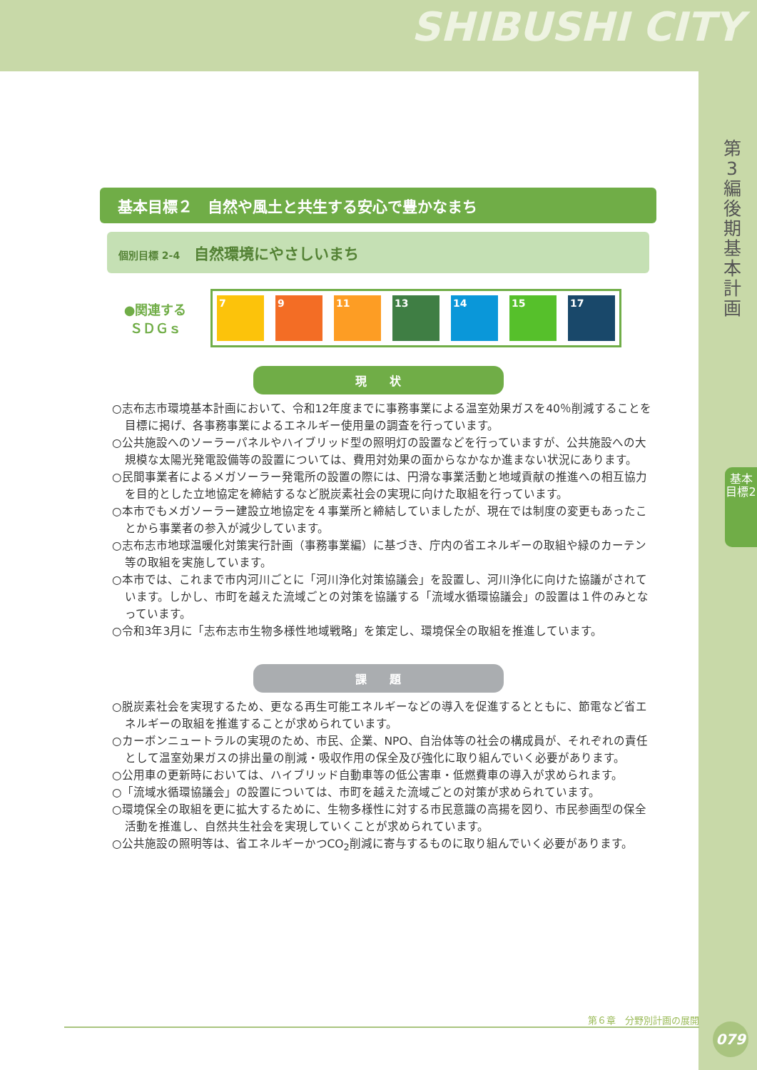SHIBUSHI CITY
第3編 後期基本計画
基本目標2
基本目標２　自然や風土と共生する安心で豊かなまち
個別目標 2-4 自然環境にやさしいまち
●関連する
ＳＤＧｓ
7 9 11 13 14 15 17
現　　状
○志布志市環境基本計画において、令和12年度までに事務事業による温室効果ガスを40％削減することを目標に掲げ、各事務事業によるエネルギー使用量の調査を行っています。
○公共施設へのソーラーパネルやハイブリッド型の照明灯の設置などを行っていますが、公共施設への大規模な太陽光発電設備等の設置については、費用対効果の面からなかなか進まない状況にあります。
○民間事業者によるメガソーラー発電所の設置の際には、円滑な事業活動と地域貢献の推進への相互協力を目的とした立地協定を締結するなど脱炭素社会の実現に向けた取組を行っています。
○本市でもメガソーラー建設立地協定を４事業所と締結していましたが、現在では制度の変更もあったことから事業者の参入が減少しています。
○志布志市地球温暖化対策実行計画（事務事業編）に基づき、庁内の省エネルギーの取組や緑のカーテン等の取組を実施しています。
○本市では、これまで市内河川ごとに「河川浄化対策協議会」を設置し、河川浄化に向けた協議がされています。しかし、市町を越えた流域ごとの対策を協議する「流域水循環協議会」の設置は１件のみとなっています。
○令和3年3月に「志布志市生物多様性地域戦略」を策定し、環境保全の取組を推進しています。
課　　題
○脱炭素社会を実現するため、更なる再生可能エネルギーなどの導入を促進するとともに、節電など省エネルギーの取組を推進することが求められています。
○カーボンニュートラルの実現のため、市民、企業、NPO、自治体等の社会の構成員が、それぞれの責任として温室効果ガスの排出量の削減・吸収作用の保全及び強化に取り組んでいく必要があります。
○公用車の更新時においては、ハイブリッド自動車等の低公害車・低燃費車の導入が求められます。
○「流域水循環協議会」の設置については、市町を越えた流域ごとの対策が求められています。
○環境保全の取組を更に拡大するために、生物多様性に対する市民意識の高揚を図り、市民参画型の保全活動を推進し、自然共生社会を実現していくことが求められています。
○公共施設の照明等は、省エネルギーかつCO<sub>2</sub>削減に寄与するものに取り組んでいく必要があります。
第６章　分野別計画の展開
079